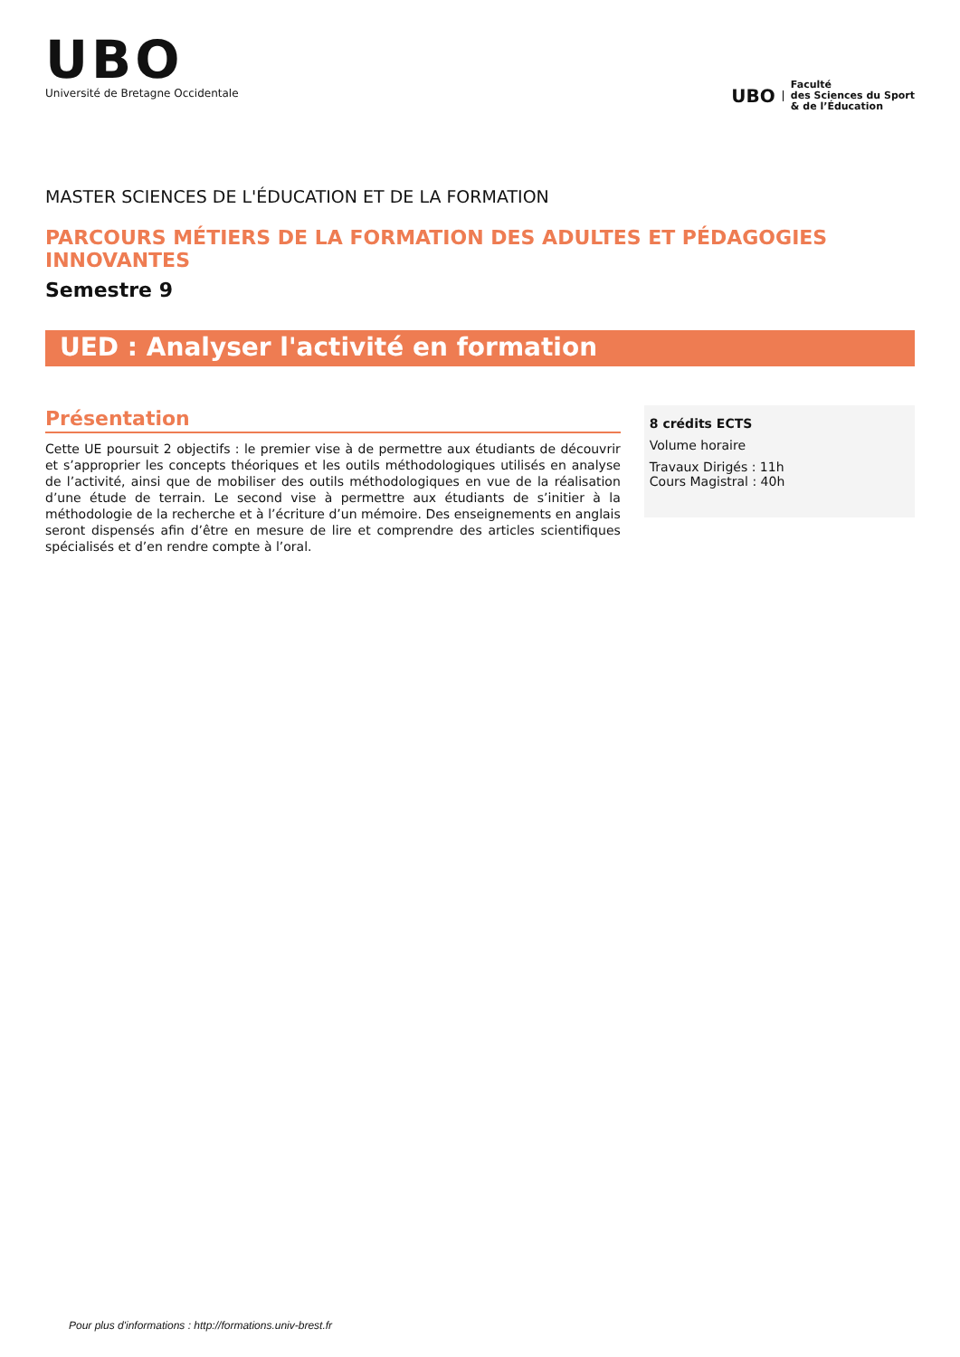UBO
Université de Bretagne Occidentale
UBO Faculté
des Sciences du Sport
& de l’Éducation
MASTER SCIENCES DE L'ÉDUCATION ET DE LA FORMATION
PARCOURS MÉTIERS DE LA FORMATION DES ADULTES ET PÉDAGOGIES INNOVANTES
Semestre 9
UED : Analyser l'activité en formation
Présentation
Cette UE poursuit 2 objectifs : le premier vise à de permettre aux étudiants de découvrir et s’approprier les concepts théoriques et les outils méthodologiques utilisés en analyse de l’activité, ainsi que de mobiliser des outils méthodologiques en vue de la réalisation d’une étude de terrain. Le second vise à permettre aux étudiants de s’initier à la méthodologie de la recherche et à l’écriture d’un mémoire. Des enseignements en anglais seront dispensés afin d’être en mesure de lire et comprendre des articles scientifiques spécialisés et d’en rendre compte à l’oral.
8 crédits ECTS
Volume horaire
Travaux Dirigés : 11h
Cours Magistral : 40h
Pour plus d'informations : http://formations.univ-brest.fr